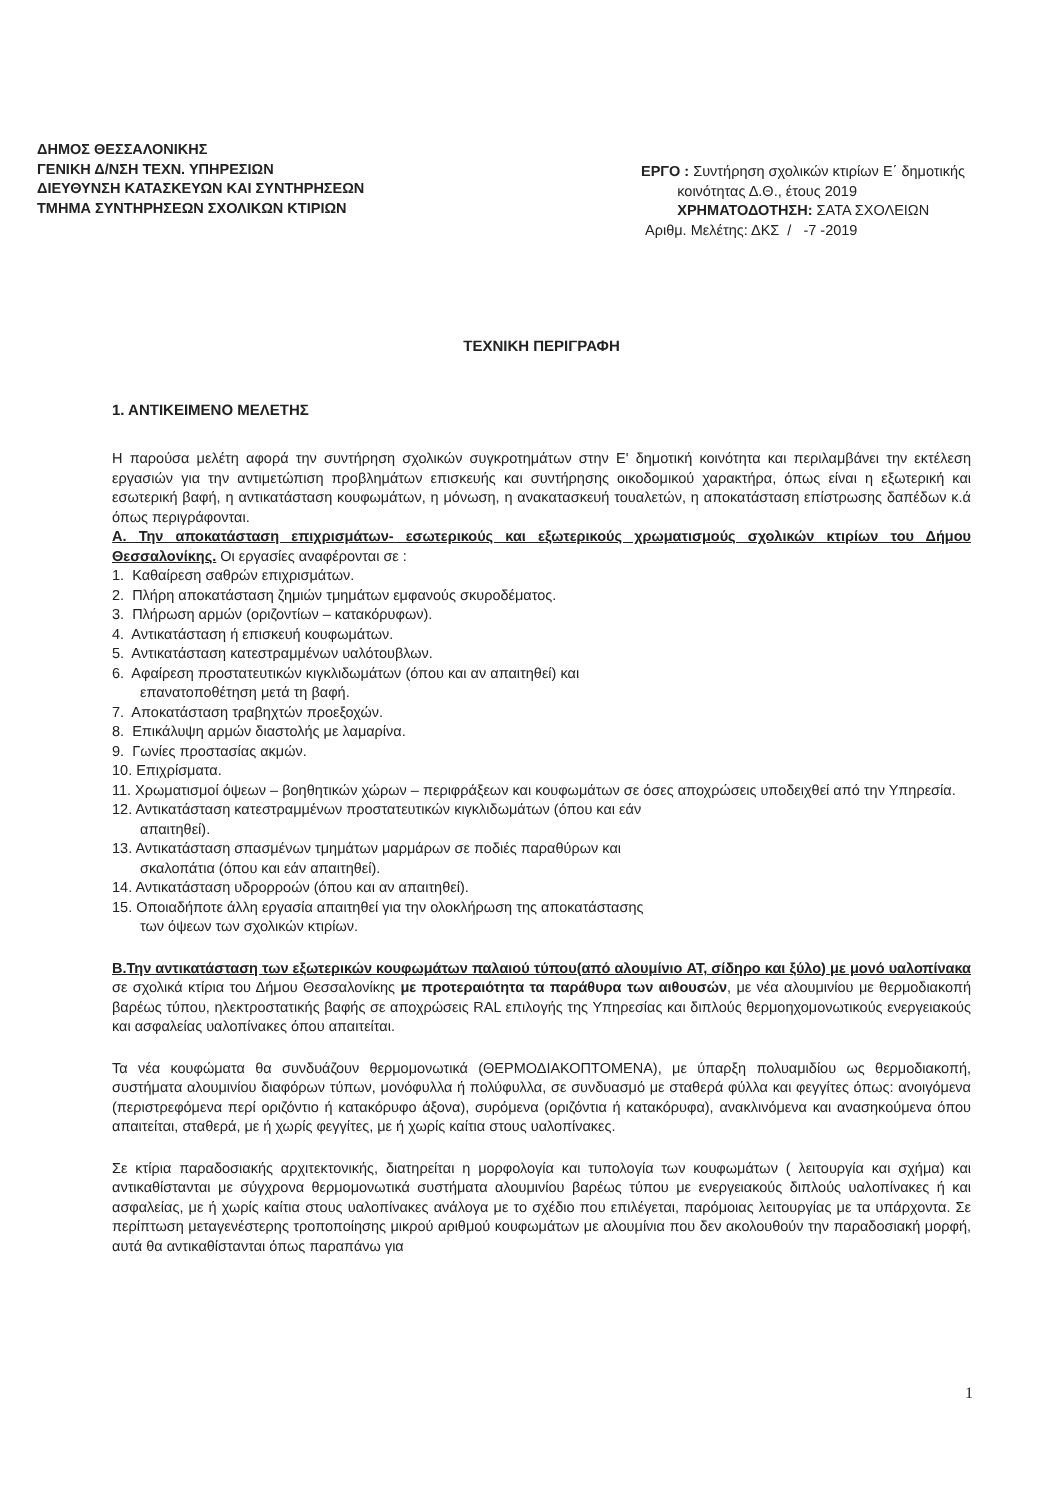ΔΗΜΟΣ ΘΕΣΣΑΛΟΝΙΚΗΣ
ΓΕΝΙΚΗ Δ/ΝΣΗ ΤΕΧΝ. ΥΠΗΡΕΣΙΩΝ
ΔΙΕΥΘΥΝΣΗ ΚΑΤΑΣΚΕΥΩΝ ΚΑΙ ΣΥΝΤΗΡΗΣΕΩΝ
ΤΜΗΜΑ ΣΥΝΤΗΡΗΣΕΩΝ ΣΧΟΛΙΚΩΝ ΚΤΙΡΙΩΝ
ΕΡΓΟ : Συντήρηση σχολικών κτιρίων Ε΄ δημοτικής
κοινότητας Δ.Θ., έτους 2019
ΧΡΗΜΑΤΟΔΟΤΗΣΗ: ΣΑΤΑ ΣΧΟΛΕΙΩΝ
Αριθμ. Μελέτης: ΔΚΣ / -7 -2019
ΤΕΧΝΙΚΗ ΠΕΡΙΓΡΑΦΗ
1. ΑΝΤΙΚΕΙΜΕΝΟ ΜΕΛΕΤΗΣ
Η παρούσα μελέτη αφορά την συντήρηση σχολικών συγκροτημάτων στην Ε' δημοτική κοινότητα και περιλαμβάνει την εκτέλεση εργασιών για την αντιμετώπιση προβλημάτων επισκευής και συντήρησης οικοδομικού χαρακτήρα, όπως είναι η εξωτερική και εσωτερική βαφή, η αντικατάσταση κουφωμάτων, η μόνωση, η ανακατασκευή τουαλετών, η αποκατάσταση επίστρωσης δαπέδων κ.ά όπως περιγράφονται.
Α. Την αποκατάσταση επιχρισμάτων- εσωτερικούς και εξωτερικούς χρωματισμούς σχολικών κτιρίων του Δήμου Θεσσαλονίκης. Οι εργασίες αναφέρονται σε :
1. Καθαίρεση σαθρών επιχρισμάτων.
2. Πλήρη αποκατάσταση ζημιών τμημάτων εμφανούς σκυροδέματος.
3. Πλήρωση αρμών (οριζοντίων – κατακόρυφων).
4. Αντικατάσταση ή επισκευή κουφωμάτων.
5. Αντικατάσταση κατεστραμμένων υαλότουβλων.
6. Αφαίρεση προστατευτικών κιγκλιδωμάτων (όπου και αν απαιτηθεί) και
επανατοποθέτηση μετά τη βαφή.
7. Αποκατάσταση τραβηχτών προεξοχών.
8. Επικάλυψη αρμών διαστολής με λαμαρίνα.
9. Γωνίες προστασίας ακμών.
10. Επιχρίσματα.
11. Χρωματισμοί όψεων – βοηθητικών χώρων – περιφράξεων και κουφωμάτων σε όσες αποχρώσεις υποδειχθεί από την Υπηρεσία.
12. Αντικατάσταση κατεστραμμένων προστατευτικών κιγκλιδωμάτων (όπου και εάν
απαιτηθεί).
13. Αντικατάσταση σπασμένων τμημάτων μαρμάρων σε ποδιές παραθύρων και
σκαλοπάτια (όπου και εάν απαιτηθεί).
14. Αντικατάσταση υδρορροών (όπου και αν απαιτηθεί).
15. Οποιαδήποτε άλλη εργασία απαιτηθεί για την ολοκλήρωση της αποκατάστασης
των όψεων των σχολικών κτιρίων.
Β.Την αντικατάσταση των εξωτερικών κουφωμάτων παλαιού τύπου(από αλουμίνιο AT, σίδηρο και ξύλο) με μονό υαλοπίνακα σε σχολικά κτίρια του Δήμου Θεσσαλονίκης με προτεραιότητα τα παράθυρα των αιθουσών, με νέα αλουμινίου με θερμοδιακοπή βαρέως τύπου, ηλεκτροστατικής βαφής σε αποχρώσεις RAL επιλογής της Υπηρεσίας και διπλούς θερμοηχομονωτικούς ενεργειακούς και ασφαλείας υαλοπίνακες όπου απαιτείται.
Τα νέα κουφώματα θα συνδυάζουν θερμομονωτικά (ΘΕΡΜΟΔΙΑΚΟΠΤΟΜΕΝΑ), με ύπαρξη πολυαμιδίου ως θερμοδιακοπή, συστήματα αλουμινίου διαφόρων τύπων, μονόφυλλα ή πολύφυλλα, σε συνδυασμό με σταθερά φύλλα και φεγγίτες όπως: ανοιγόμενα (περιστρεφόμενα περί οριζόντιο ή κατακόρυφο άξονα), συρόμενα (οριζόντια ή κατακόρυφα), ανακλινόμενα και ανασηκούμενα όπου απαιτείται, σταθερά, με ή χωρίς φεγγίτες, με ή χωρίς καίτια στους υαλοπίνακες.
Σε κτίρια παραδοσιακής αρχιτεκτονικής, διατηρείται η μορφολογία και τυπολογία των κουφωμάτων ( λειτουργία και σχήμα) και αντικαθίστανται με σύγχρονα θερμομονωτικά συστήματα αλουμινίου βαρέως τύπου με ενεργειακούς διπλούς υαλοπίνακες ή και ασφαλείας, με ή χωρίς καίτια στους υαλοπίνακες ανάλογα με το σχέδιο που επιλέγεται, παρόμοιας λειτουργίας με τα υπάρχοντα. Σε περίπτωση μεταγενέστερης τροποποίησης μικρού αριθμού κουφωμάτων με αλουμίνια που δεν ακολουθούν την παραδοσιακή μορφή, αυτά θα αντικαθίστανται όπως παραπάνω για
1